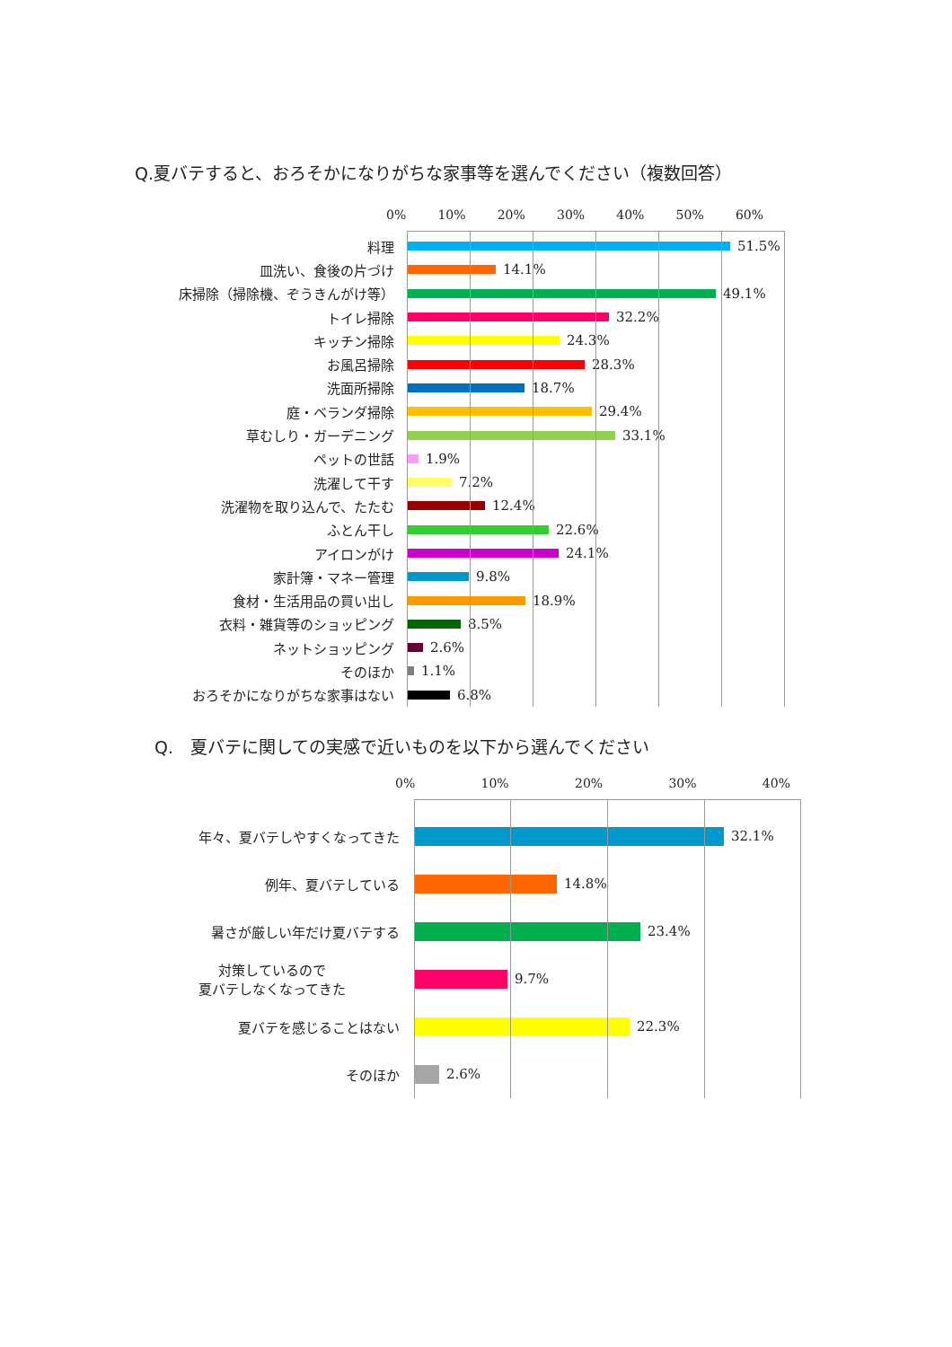Q.夏バテすると、おろそかになりがちな家事等を選んでください（複数回答）
0% 10% 20% 30% 40% 50% 60%
料理 51.5%
皿洗い、食後の片づけ 14.1%
床掃除（掃除機、ぞうきんがけ等） 49.1%
トイレ掃除 32.2%
キッチン掃除 24.3%
お風呂掃除 28.3%
洗面所掃除 18.7%
庭・ベランダ掃除 29.4%
草むしり・ガーデニング 33.1%
ペットの世話 1.9%
洗濯して干す 7.2%
洗濯物を取り込んで、たたむ 12.4%
ふとん干し 22.6%
アイロンがけ 24.1%
家計簿・マネー管理 9.8%
食材・生活用品の買い出し 18.9%
衣料・雑貨等のショッピング 8.5%
ネットショッピング 2.6%
そのほか 1.1%
おろそかになりがちな家事はない 6.8%
Q.　夏バテに関しての実感で近いものを以下から選んでください
0% 10% 20% 30% 40%
年々、夏バテしやすくなってきた 32.1%
例年、夏バテしている 14.8%
暑さが厳しい年だけ夏バテする 23.4%
対策しているので
夏バテしなくなってきた
9.7%
夏バテを感じることはない 22.3%
そのほか 2.6%